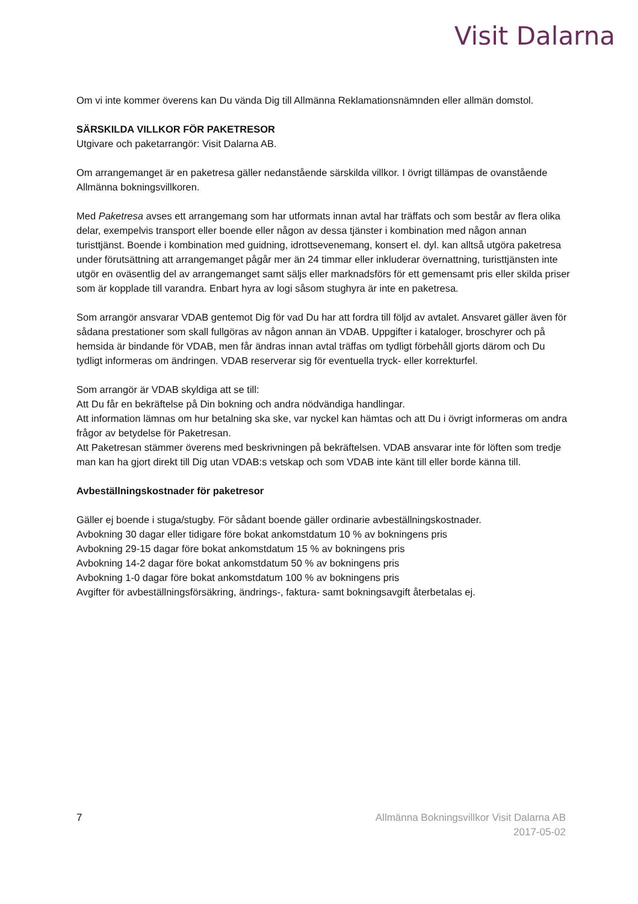Visit Dalarna
Om vi inte kommer överens kan Du vända Dig till Allmänna Reklamationsnämnden eller allmän domstol.
SÄRSKILDA VILLKOR FÖR PAKETRESOR
Utgivare och paketarrangör: Visit Dalarna AB.
Om arrangemanget är en paketresa gäller nedanstående särskilda villkor. I övrigt tillämpas de ovanstående Allmänna bokningsvillkoren.
Med Paketresa avses ett arrangemang som har utformats innan avtal har träffats och som består av flera olika delar, exempelvis transport eller boende eller någon av dessa tjänster i kombination med någon annan turisttjänst. Boende i kombination med guidning, idrottsevenemang, konsert el. dyl. kan alltså utgöra paketresa under förutsättning att arrangemanget pågår mer än 24 timmar eller inkluderar övernattning, turisttjänsten inte utgör en oväsentlig del av arrangemanget samt säljs eller marknadsförs för ett gemensamt pris eller skilda priser som är kopplade till varandra. Enbart hyra av logi såsom stughyra är inte en paketresa.
Som arrangör ansvarar VDAB gentemot Dig för vad Du har att fordra till följd av avtalet. Ansvaret gäller även för sådana prestationer som skall fullgöras av någon annan än VDAB. Uppgifter i kataloger, broschyrer och på hemsida är bindande för VDAB, men får ändras innan avtal träffas om tydligt förbehåll gjorts därom och Du tydligt informeras om ändringen. VDAB reserverar sig för eventuella tryck- eller korrekturfel.
Som arrangör är VDAB skyldiga att se till:
Att Du får en bekräftelse på Din bokning och andra nödvändiga handlingar.
Att information lämnas om hur betalning ska ske, var nyckel kan hämtas och att Du i övrigt informeras om andra frågor av betydelse för Paketresan.
Att Paketresan stämmer överens med beskrivningen på bekräftelsen. VDAB ansvarar inte för löften som tredje man kan ha gjort direkt till Dig utan VDAB:s vetskap och som VDAB inte känt till eller borde känna till.
Avbeställningskostnader för paketresor
Gäller ej boende i stuga/stugby. För sådant boende gäller ordinarie avbeställningskostnader.
Avbokning 30 dagar eller tidigare före bokat ankomstdatum 10 % av bokningens pris
Avbokning 29-15 dagar före bokat ankomstdatum 15 % av bokningens pris
Avbokning 14-2 dagar före bokat ankomstdatum 50 % av bokningens pris
Avbokning 1-0 dagar före bokat ankomstdatum 100 % av bokningens pris
Avgifter för avbeställningsförsäkring, ändrings-, faktura- samt bokningsavgift återbetalas ej.
7 Allmänna Bokningsvillkor Visit Dalarna AB
2017-05-02